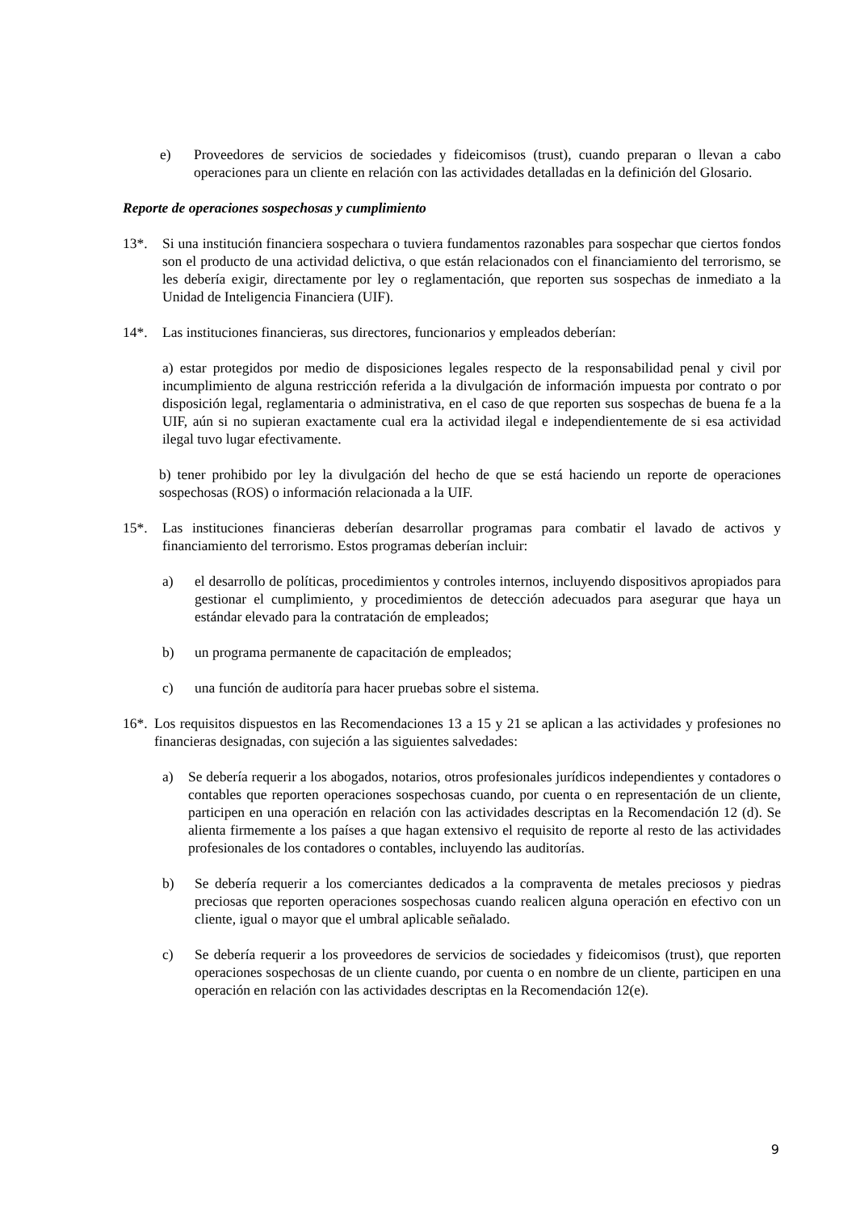e) Proveedores de servicios de sociedades y fideicomisos (trust), cuando preparan o llevan a cabo operaciones para un cliente en relación con las actividades detalladas en la definición del Glosario.
Reporte de operaciones sospechosas y cumplimiento
13*. Si una institución financiera sospechara o tuviera fundamentos razonables para sospechar que ciertos fondos son el producto de una actividad delictiva, o que están relacionados con el financiamiento del terrorismo, se les debería exigir, directamente por ley o reglamentación, que reporten sus sospechas de inmediato a la Unidad de Inteligencia Financiera (UIF).
14*. Las instituciones financieras, sus directores, funcionarios y empleados deberían:
a) estar protegidos por medio de disposiciones legales respecto de la responsabilidad penal y civil por incumplimiento de alguna restricción referida a la divulgación de información impuesta por contrato o por disposición legal, reglamentaria o administrativa, en el caso de que reporten sus sospechas de buena fe a la UIF, aún si no supieran exactamente cual era la actividad ilegal e independientemente de si esa actividad ilegal tuvo lugar efectivamente.
b) tener prohibido por ley la divulgación del hecho de que se está haciendo un reporte de operaciones sospechosas (ROS) o información relacionada a la UIF.
15*. Las instituciones financieras deberían desarrollar programas para combatir el lavado de activos y financiamiento del terrorismo. Estos programas deberían incluir:
a) el desarrollo de políticas, procedimientos y controles internos, incluyendo dispositivos apropiados para gestionar el cumplimiento, y procedimientos de detección adecuados para asegurar que haya un estándar elevado para la contratación de empleados;
b) un programa permanente de capacitación de empleados;
c) una función de auditoría para hacer pruebas sobre el sistema.
16*. Los requisitos dispuestos en las Recomendaciones 13 a 15 y 21 se aplican a las actividades y profesiones no financieras designadas, con sujeción a las siguientes salvedades:
a) Se debería requerir a los abogados, notarios, otros profesionales jurídicos independientes y contadores o contables que reporten operaciones sospechosas cuando, por cuenta o en representación de un cliente, participen en una operación en relación con las actividades descriptas en la Recomendación 12 (d). Se alienta firmemente a los países a que hagan extensivo el requisito de reporte al resto de las actividades profesionales de los contadores o contables, incluyendo las auditorías.
b) Se debería requerir a los comerciantes dedicados a la compraventa de metales preciosos y piedras preciosas que reporten operaciones sospechosas cuando realicen alguna operación en efectivo con un cliente, igual o mayor que el umbral aplicable señalado.
c) Se debería requerir a los proveedores de servicios de sociedades y fideicomisos (trust), que reporten operaciones sospechosas de un cliente cuando, por cuenta o en nombre de un cliente, participen en una operación en relación con las actividades descriptas en la Recomendación 12(e).
9